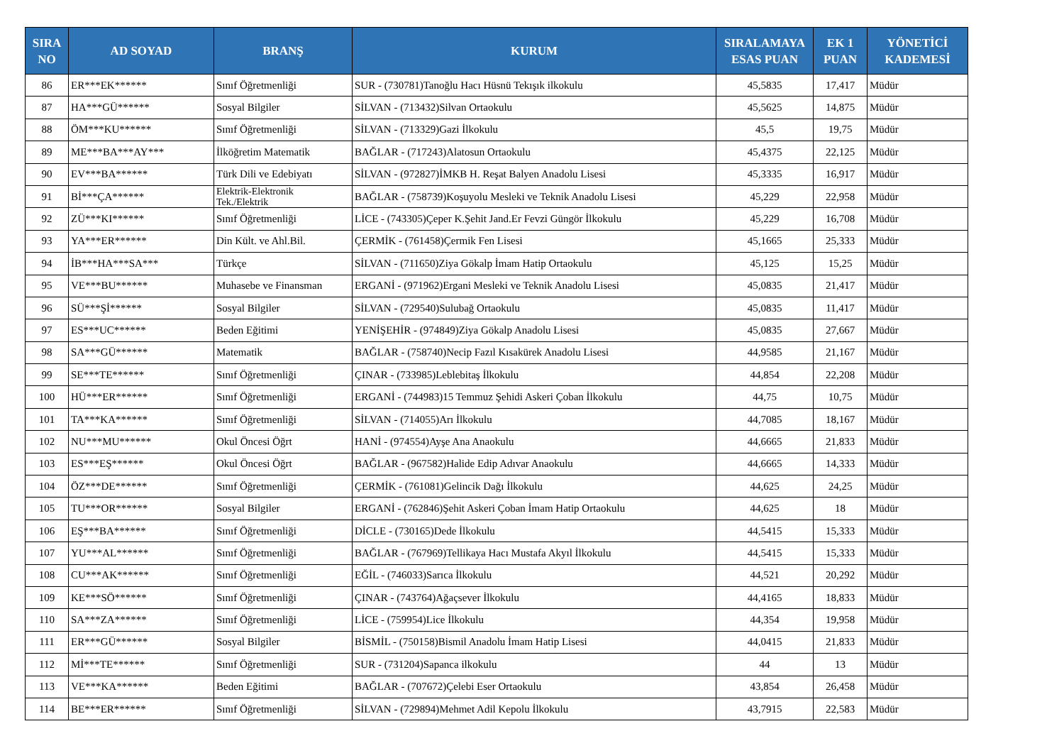| SIRA NO | AD SOYAD | BRANŞ | KURUM | SIRALAMAYA ESAS PUAN | EK 1 PUAN | YÖNETİCİ KADEMESİ |
| --- | --- | --- | --- | --- | --- | --- |
| 86 | ER***EK****** | Sınıf Öğretmenliği | SUR - (730781)Tanoğlu Hacı Hüsnü Tekışık ilkokulu | 45,5835 | 17,417 | Müdür |
| 87 | HA***GÜ****** | Sosyal Bilgiler | SİLVAN - (713432)Silvan Ortaokulu | 45,5625 | 14,875 | Müdür |
| 88 | ÖM***KU****** | Sınıf Öğretmenliği | SİLVAN - (713329)Gazi İlkokulu | 45,5 | 19,75 | Müdür |
| 89 | ME***BA***AY*** | İlköğretim Matematik | BAĞLAR - (717243)Alatosun Ortaokulu | 45,4375 | 22,125 | Müdür |
| 90 | EV***BA****** | Türk Dili ve Edebiyatı | SİLVAN - (972827)İMKB H. Reşat Balyen Anadolu Lisesi | 45,3335 | 16,917 | Müdür |
| 91 | Bİ***ÇA****** | Elektrik-Elektronik Tek./Elektrik | BAĞLAR - (758739)Koşuyolu Mesleki ve Teknik Anadolu Lisesi | 45,229 | 22,958 | Müdür |
| 92 | ZÜ***KI****** | Sınıf Öğretmenliği | LİCE - (743305)Çeper K.Şehit Jand.Er Fevzi Güngör İlkokulu | 45,229 | 16,708 | Müdür |
| 93 | YA***ER****** | Din Kült. ve Ahl.Bil. | ÇERMİK - (761458)Çermik Fen Lisesi | 45,1665 | 25,333 | Müdür |
| 94 | İB***HA***SA*** | Türkçe | SİLVAN - (711650)Ziya Gökalp İmam Hatip Ortaokulu | 45,125 | 15,25 | Müdür |
| 95 | VE***BU****** | Muhasebe ve Finansman | ERGANİ - (971962)Ergani Mesleki ve Teknik Anadolu Lisesi | 45,0835 | 21,417 | Müdür |
| 96 | SÜ***Şİ****** | Sosyal Bilgiler | SİLVAN - (729540)Sulubağ Ortaokulu | 45,0835 | 11,417 | Müdür |
| 97 | ES***UC****** | Beden Eğitimi | YENİŞEHİR - (974849)Ziya Gökalp Anadolu Lisesi | 45,0835 | 27,667 | Müdür |
| 98 | SA***GÜ****** | Matematik | BAĞLAR - (758740)Necip Fazıl Kısakürek Anadolu Lisesi | 44,9585 | 21,167 | Müdür |
| 99 | SE***TE****** | Sınıf Öğretmenliği | ÇINAR - (733985)Leblebitaş İlkokulu | 44,854 | 22,208 | Müdür |
| 100 | HÜ***ER****** | Sınıf Öğretmenliği | ERGANİ - (744983)15 Temmuz Şehidi Askeri Çoban İlkokulu | 44,75 | 10,75 | Müdür |
| 101 | TA***KA****** | Sınıf Öğretmenliği | SİLVAN - (714055)Arı İlkokulu | 44,7085 | 18,167 | Müdür |
| 102 | NU***MU****** | Okul Öncesi Öğrt | HANİ - (974554)Ayşe Ana Anaokulu | 44,6665 | 21,833 | Müdür |
| 103 | ES***EŞ****** | Okul Öncesi Öğrt | BAĞLAR - (967582)Halide Edip Adıvar Anaokulu | 44,6665 | 14,333 | Müdür |
| 104 | ÖZ***DE****** | Sınıf Öğretmenliği | ÇERMİK - (761081)Gelincik Dağı İlkokulu | 44,625 | 24,25 | Müdür |
| 105 | TU***OR****** | Sosyal Bilgiler | ERGANİ - (762846)Şehit Askeri Çoban İmam Hatip Ortaokulu | 44,625 | 18 | Müdür |
| 106 | EŞ***BA****** | Sınıf Öğretmenliği | DİCLE - (730165)Dede İlkokulu | 44,5415 | 15,333 | Müdür |
| 107 | YU***AL****** | Sınıf Öğretmenliği | BAĞLAR - (767969)Tellikaya Hacı Mustafa Akyıl İlkokulu | 44,5415 | 15,333 | Müdür |
| 108 | CU***AK****** | Sınıf Öğretmenliği | EĞİL - (746033)Sarıca İlkokulu | 44,521 | 20,292 | Müdür |
| 109 | KE***SÖ****** | Sınıf Öğretmenliği | ÇINAR - (743764)Ağaçsever İlkokulu | 44,4165 | 18,833 | Müdür |
| 110 | SA***ZA****** | Sınıf Öğretmenliği | LİCE - (759954)Lice İlkokulu | 44,354 | 19,958 | Müdür |
| 111 | ER***GÜ****** | Sosyal Bilgiler | BİSMİL - (750158)Bismil Anadolu İmam Hatip Lisesi | 44,0415 | 21,833 | Müdür |
| 112 | Mİ***TE****** | Sınıf Öğretmenliği | SUR - (731204)Sapanca ilkokulu | 44 | 13 | Müdür |
| 113 | VE***KA****** | Beden Eğitimi | BAĞLAR - (707672)Çelebi Eser Ortaokulu | 43,854 | 26,458 | Müdür |
| 114 | BE***ER****** | Sınıf Öğretmenliği | SİLVAN - (729894)Mehmet Adil Kepolu İlkokulu | 43,7915 | 22,583 | Müdür |